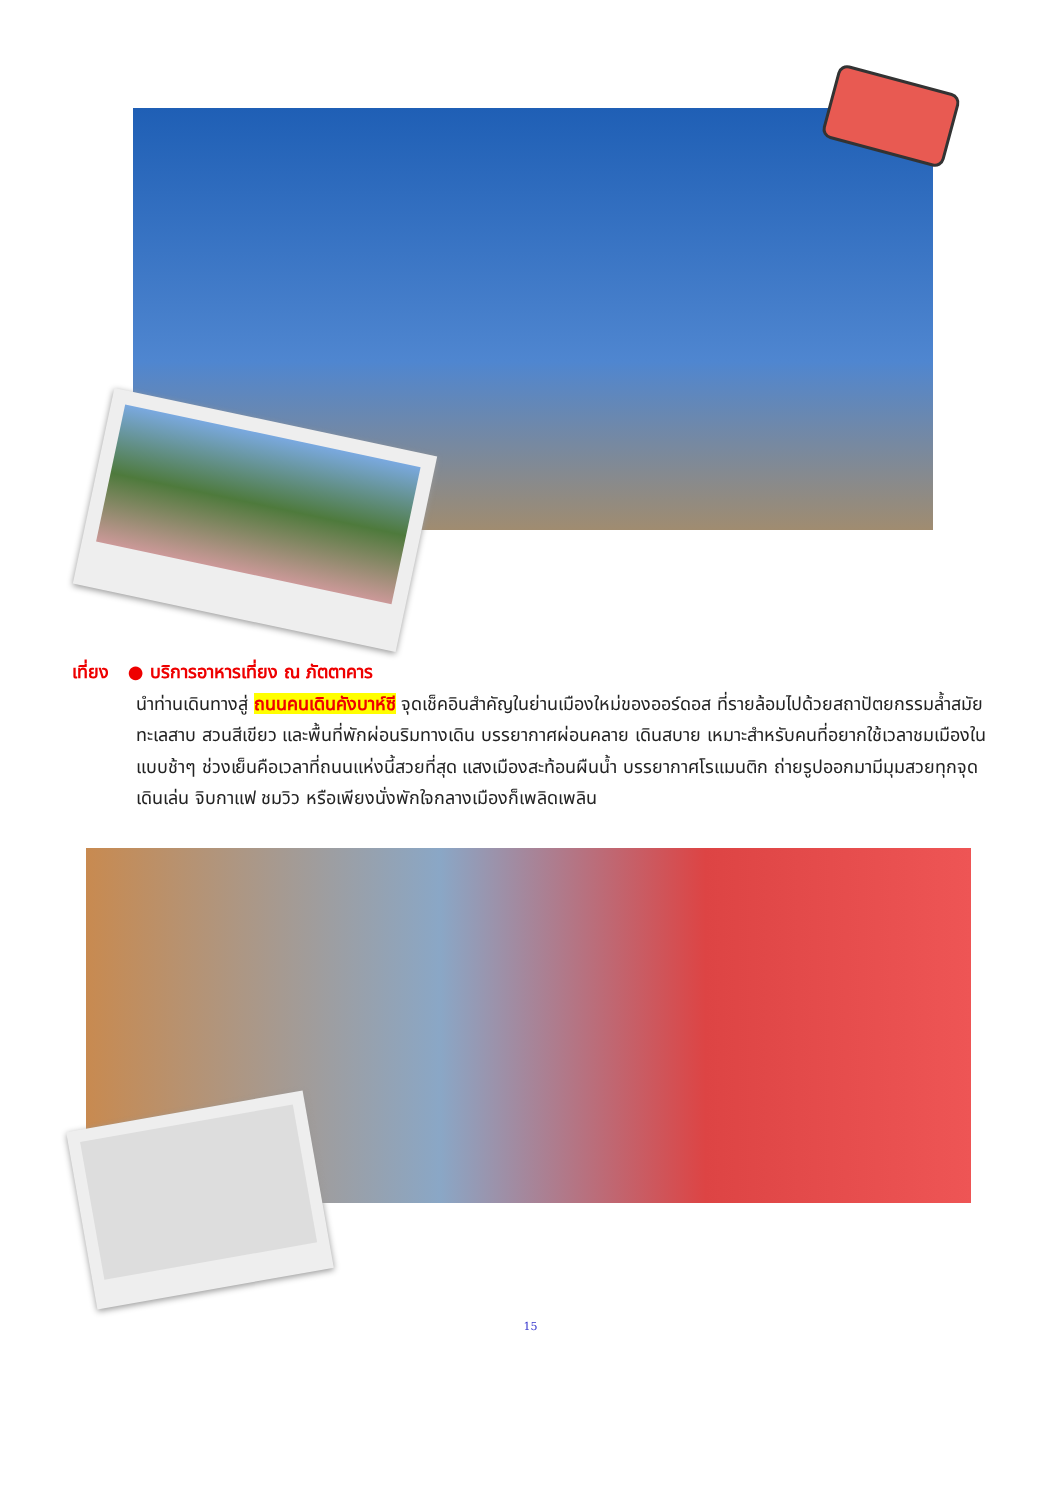เที่ยง ● บริการอาหารเที่ยง ณ ภัตตาคาร
นำท่านเดินทางสู่ ถนนคนเดินคังบาห์ซี จุดเช็คอินสำคัญในย่านเมืองใหม่ของออร์ดอส ที่รายล้อมไปด้วยสถาปัตยกรรมล้ำสมัย ทะเลสาบ สวนสีเขียว และพื้นที่พักผ่อนริมทางเดิน บรรยากาศผ่อนคลาย เดินสบาย เหมาะสำหรับคนที่อยากใช้เวลาชมเมืองในแบบช้าๆ ช่วงเย็นคือเวลาที่ถนนแห่งนี้สวยที่สุด แสงเมืองสะท้อนผืนน้ำ บรรยากาศโรแมนติก ถ่ายรูปออกมามีมุมสวยทุกจุด เดินเล่น จิบกาแฟ ชมวิว หรือเพียงนั่งพักใจกลางเมืองก็เพลิดเพลิน
15